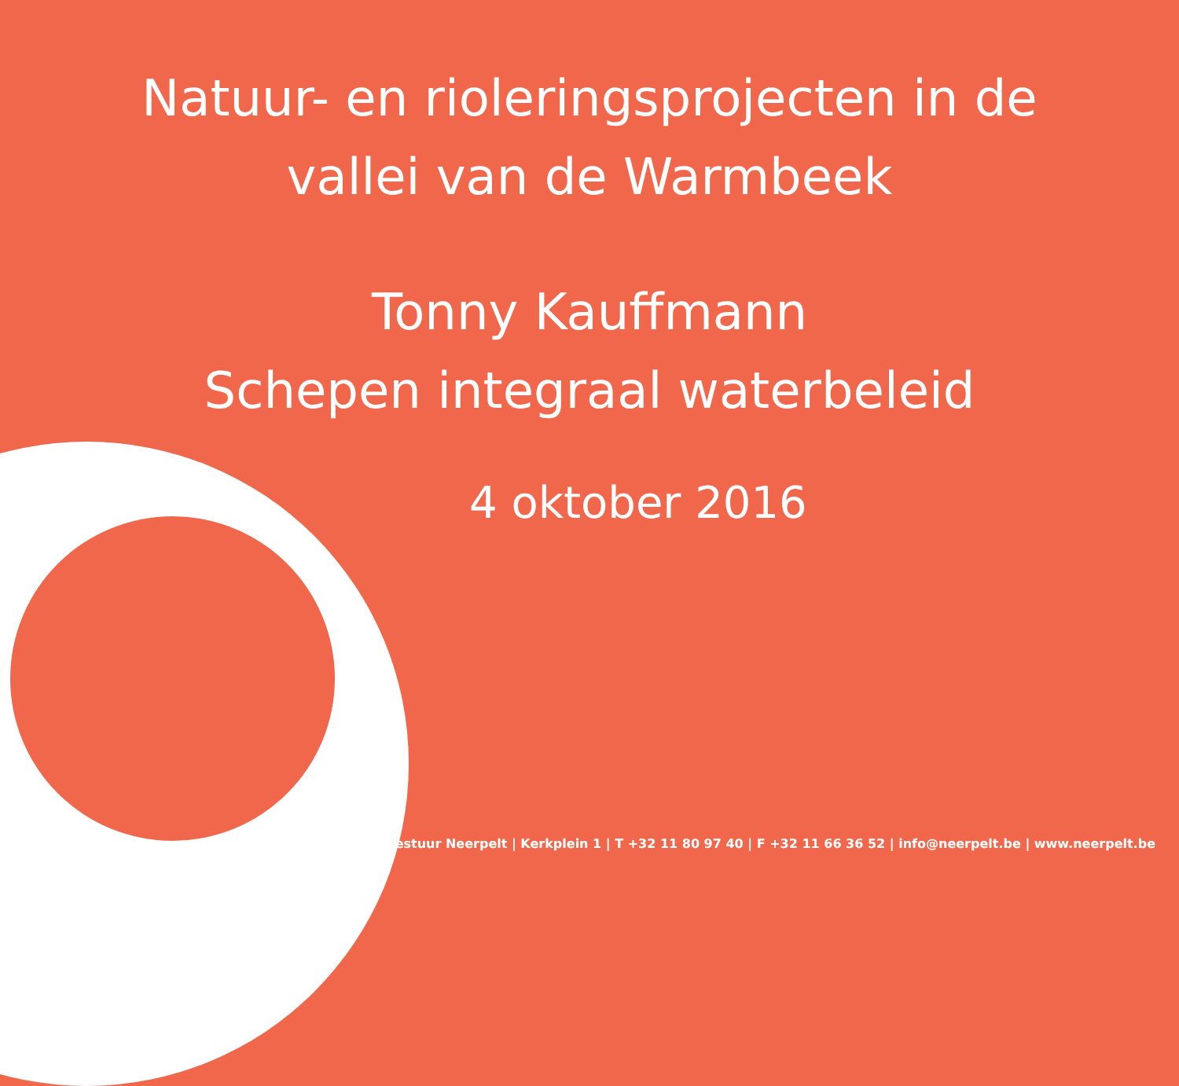Natuur- en rioleringsprojecten in de
vallei van de Warmbeek
Tonny Kauffmann
Schepen integraal waterbeleid
4 oktober 2016
Gemeentebestuur Neerpelt | Kerkplein 1 | T +32 11 80 97 40 | F +32 11 66 36 52 | info@neerpelt.be | www.neerpelt.be